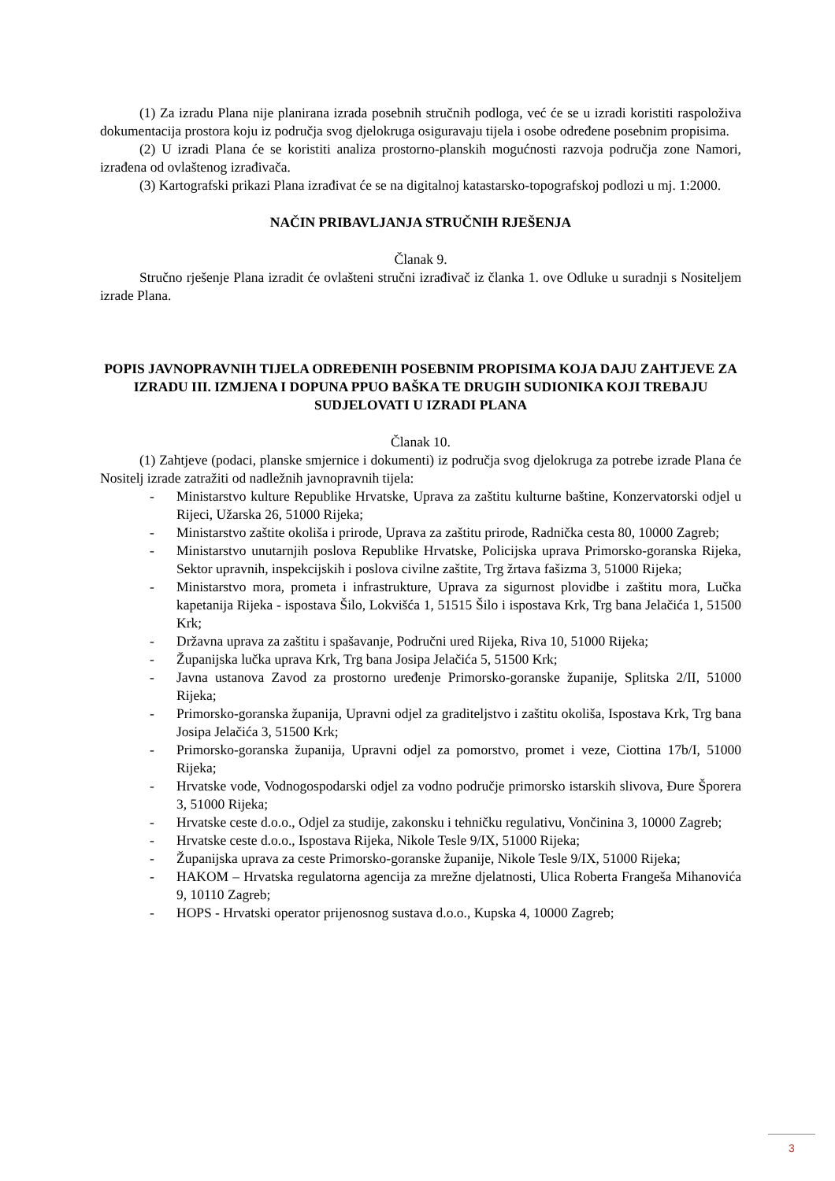(1) Za izradu Plana nije planirana izrada posebnih stručnih podloga, već će se u izradi koristiti raspoloživa dokumentacija prostora koju iz područja svog djelokruga osiguravaju tijela i osobe određene posebnim propisima.
(2) U izradi Plana će se koristiti analiza prostorno-planskih mogućnosti razvoja područja zone Namori, izrađena od ovlaštenog izrađivača.
(3) Kartografski prikazi Plana izrađivat će se na digitalnoj katastarsko-topografskoj podlozi u mj. 1:2000.
NAČIN PRIBAVLJANJA STRUČNIH RJEŠENJA
Članak 9.
Stručno rješenje Plana izradit će ovlašteni stručni izrađivač iz članka 1. ove Odluke u suradnji s Nositeljem izrade Plana.
POPIS JAVNOPRAVNIH TIJELA ODREĐENIH POSEBNIM PROPISIMA KOJA DAJU ZAHTJEVE ZA IZRADU III. IZMJENA I DOPUNA PPUO BAŠKA TE DRUGIH SUDIONIKA KOJI TREBAJU SUDJELOVATI U IZRADI PLANA
Članak 10.
(1) Zahtjeve (podaci, planske smjernice i dokumenti) iz područja svog djelokruga za potrebe izrade Plana će Nositelj izrade zatražiti od nadležnih javnopravnih tijela:
- Ministarstvo kulture Republike Hrvatske, Uprava za zaštitu kulturne baštine, Konzervatorski odjel u Rijeci, Užarska 26, 51000 Rijeka;
- Ministarstvo zaštite okoliša i prirode, Uprava za zaštitu prirode, Radnička cesta 80, 10000 Zagreb;
- Ministarstvo unutarnjih poslova Republike Hrvatske, Policijska uprava Primorsko-goranska Rijeka, Sektor upravnih, inspekcijskih i poslova civilne zaštite, Trg žrtava fašizma 3, 51000 Rijeka;
- Ministarstvo mora, prometa i infrastrukture, Uprava za sigurnost plovidbe i zaštitu mora, Lučka kapetanija Rijeka - ispostava Šilo, Lokvišća 1, 51515 Šilo i ispostava Krk, Trg bana Jelačića 1, 51500 Krk;
- Državna uprava za zaštitu i spašavanje, Područni ured Rijeka, Riva 10, 51000 Rijeka;
- Županijska lučka uprava Krk, Trg bana Josipa Jelačića 5, 51500 Krk;
- Javna ustanova Zavod za prostorno uređenje Primorsko-goranske županije, Splitska 2/II, 51000 Rijeka;
- Primorsko-goranska županija, Upravni odjel za graditeljstvo i zaštitu okoliša, Ispostava Krk, Trg bana Josipa Jelačića 3, 51500 Krk;
- Primorsko-goranska županija, Upravni odjel za pomorstvo, promet i veze, Ciottina 17b/I, 51000 Rijeka;
- Hrvatske vode, Vodnogospodarski odjel za vodno područje primorsko istarskih slivova, Đure Šporera 3, 51000 Rijeka;
- Hrvatske ceste d.o.o., Odjel za studije, zakonsku i tehničku regulativu, Vončinina 3, 10000 Zagreb;
- Hrvatske ceste d.o.o., Ispostava Rijeka, Nikole Tesle 9/IX, 51000 Rijeka;
- Županijska uprava za ceste Primorsko-goranske županije, Nikole Tesle 9/IX, 51000 Rijeka;
- HAKOM – Hrvatska regulatorna agencija za mrežne djelatnosti, Ulica Roberta Frangeša Mihanovića 9, 10110 Zagreb;
- HOPS - Hrvatski operator prijenosnog sustava d.o.o., Kupska 4, 10000 Zagreb;
3